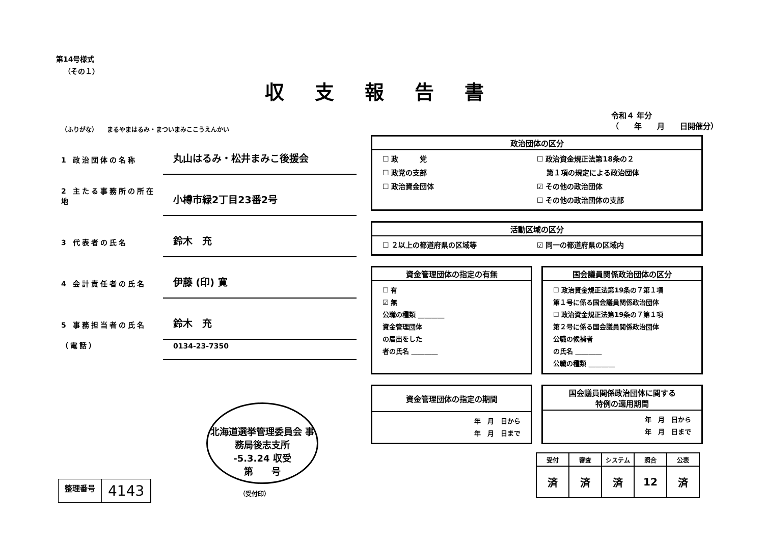第14号様式
（その１）
収支報告書
令和４ 年分
（　　年　　月　　日開催分）
（ふりがな）　　まるやまはるみ・まついまみここうえんかい
1 政治団体の名称
丸山はるみ・松井まみこ後援会
2 主たる事務所の所在地
小樽市緑2丁目23番2号
3 代表者の氏名
鈴木　充
4 会計責任者の氏名
伊藤 (印) 寛
5 事務担当者の氏名
鈴木　充
（電話）
0134-23-7350
政治団体の区分
☐ 政　　　党 ☐ 政治資金規正法第18条の２ ☐ 政党の支部　 第１項の規定による政治団体 ☐ 政治資金団体 ☑ その他の政治団体 ☐ その他の政治団体の支部
活動区域の区分
☐ ２以上の都道府県の区域等 ☑ 同一の都道府県の区域内
資金管理団体の指定の有無
☐ 有
☑ 無
公職の種類 ________
資金管理団体
の届出をした
者の氏名 ________
国会議員関係政治団体の区分
☐ 政治資金規正法第19条の７第１項
第１号に係る国会議員関係政治団体
☐ 政治資金規正法第19条の７第１項
第２号に係る国会議員関係政治団体
公職の候補者
の氏名 ________
公職の種類 ________
資金管理団体の指定の期間
年　月　日から
年　月　日まで
国会議員関係政治団体に関する
特例の適用期間
年　月　日から
年　月　日まで
北海道選挙管理委員会 事務局後志支所
-5.3.24 収受
第　　号
（受付印）
整理番号
4143
| 受付 | 審査 | システム | 照合 | 公表 |
| --- | --- | --- | --- | --- |
| 済 | 済 | 済 | 12 | 済 |